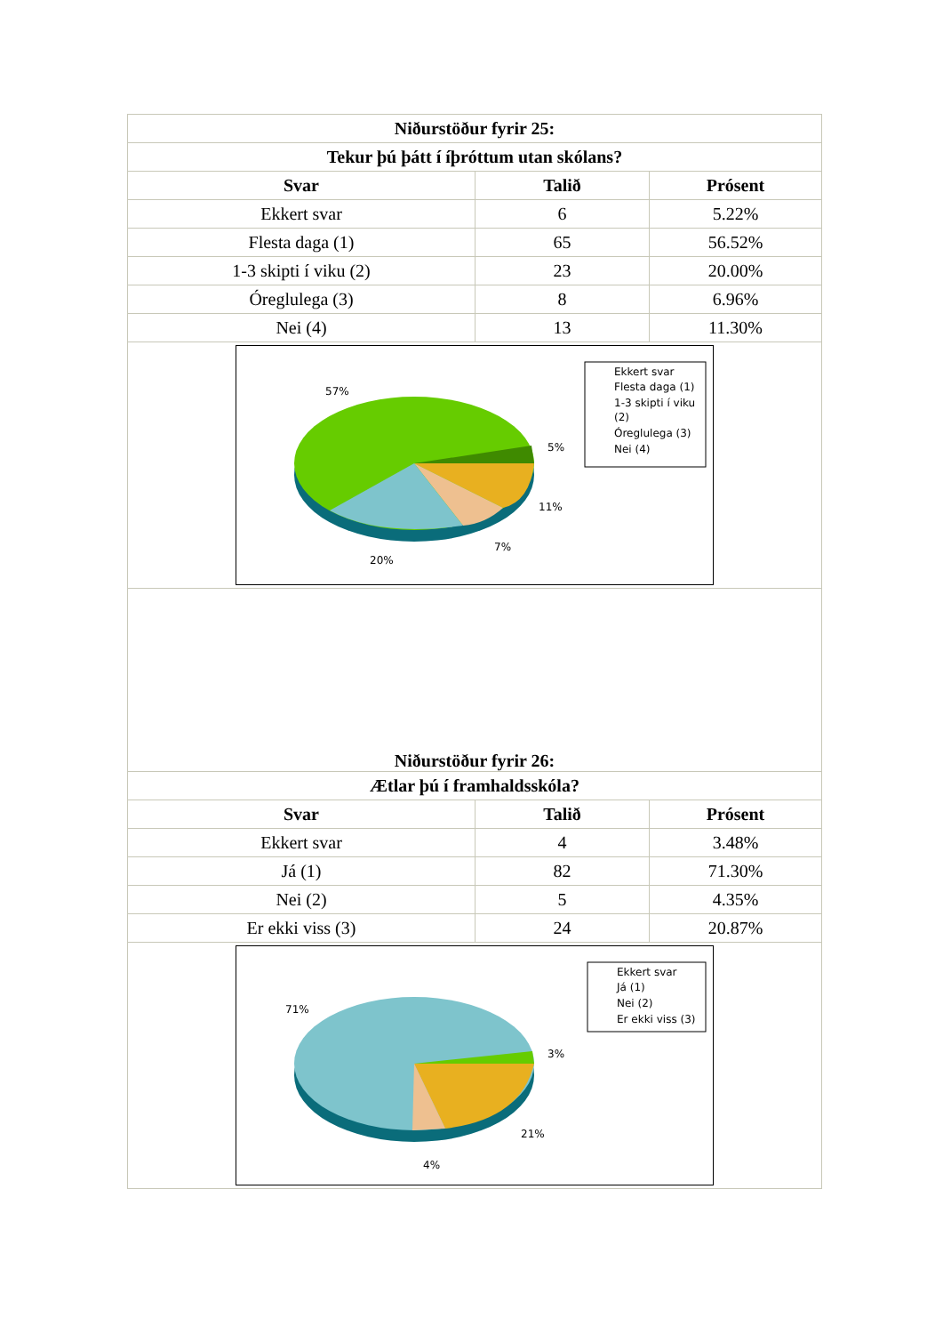| Niðurstöður fyrir 25: | | |
| --- | --- | --- |
| Tekur þú þátt í íþróttum utan skólans? | | |
| Svar | Talið | Prósent |
| Ekkert svar | 6 | 5.22% |
| Flesta daga (1) | 65 | 56.52% |
| 1-3 skipti í viku (2) | 23 | 20.00% |
| Óreglulega (3) | 8 | 6.96% |
| Nei (4) | 13 | 11.30% |
| 57% 5% 11% 7% 20% Ekkert svar Flesta daga (1) 1-3 skipti í viku (2) Óreglulega (3) Nei (4) | | |
| Niðurstöður fyrir 26: | | |
| Ætlar þú í framhaldsskóla? | | |
| Svar | Talið | Prósent |
| Ekkert svar | 4 | 3.48% |
| Já (1) | 82 | 71.30% |
| Nei (2) | 5 | 4.35% |
| Er ekki viss (3) | 24 | 20.87% |
| 71% 3% 21% 4% Ekkert svar Já (1) Nei (2) Er ekki viss (3) | | |